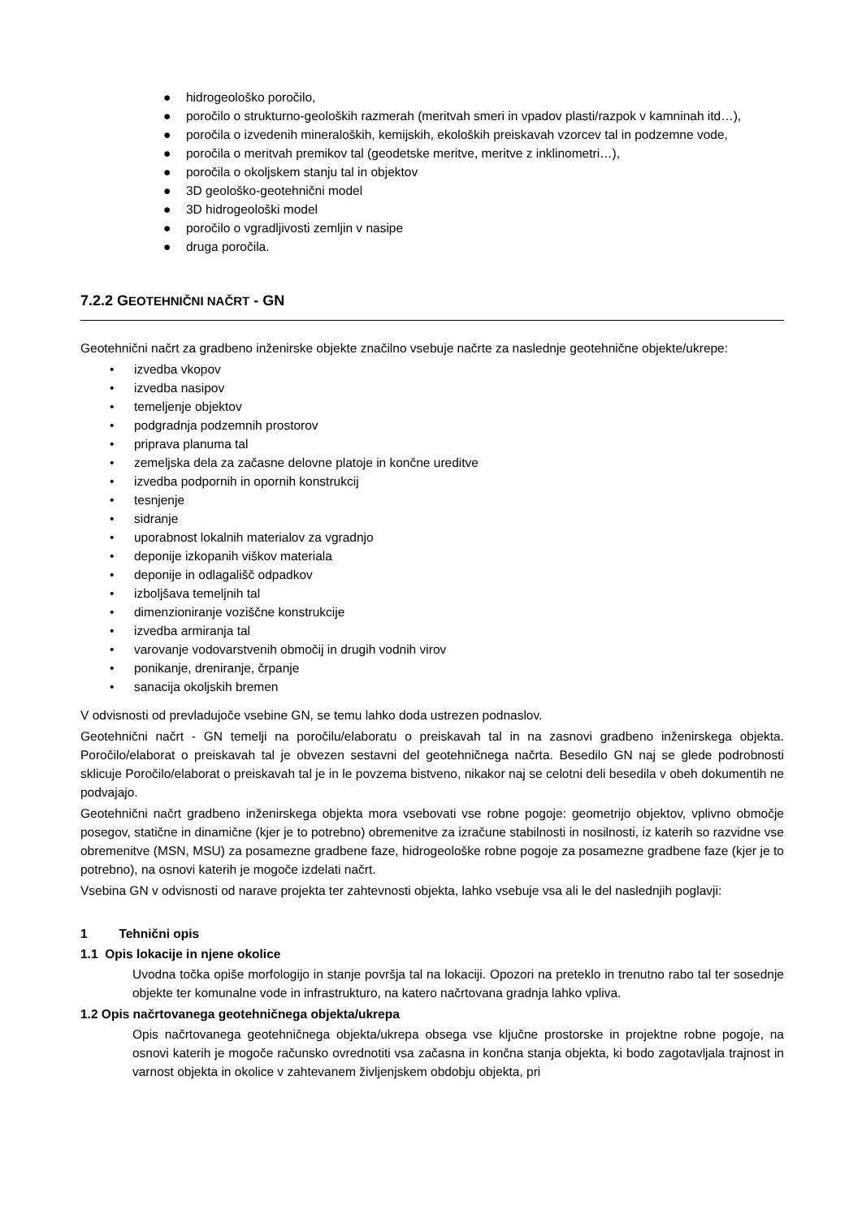● hidrogeološko poročilo,
● poročilo o strukturno-geoloških razmerah (meritvah smeri in vpadov plasti/razpok v kamninah itd…),
● poročila o izvedenih mineraloških, kemijskih, ekoloških preiskavah vzorcev tal in podzemne vode,
● poročila o meritvah premikov tal (geodetske meritve, meritve z inklinometri…),
● poročila o okoljskem stanju tal in objektov
● 3D geološko-geotehnični model
● 3D hidrogeološki model
● poročilo o vgradljivosti zemljin v nasipe
● druga poročila.
7.2.2 GEOTEHNIČNI NAČRT - GN
Geotehnični načrt za gradbeno inženirske objekte značilno vsebuje načrte za naslednje geotehnične objekte/ukrepe:
• izvedba vkopov
• izvedba nasipov
• temeljenje objektov
• podgradnja podzemnih prostorov
• priprava planuma tal
• zemeljska dela za začasne delovne platoje in končne ureditve
• izvedba podpornih in opornih konstrukcij
• tesnjenje
• sidranje
• uporabnost lokalnih materialov za vgradnjo
• deponije izkopanih viškov materiala
• deponije in odlagališč odpadkov
• izboljšava temeljnih tal
• dimenzioniranje voziščne konstrukcije
• izvedba armiranja tal
• varovanje vodovarstvenih območij in drugih vodnih virov
• ponikanje, dreniranje, črpanje
• sanacija okoljskih bremen
V odvisnosti od prevladujoče vsebine GN, se temu lahko doda ustrezen podnaslov.
Geotehnični načrt - GN temelji na poročilu/elaboratu o preiskavah tal in na zasnovi gradbeno inženirskega objekta. Poročilo/elaborat o preiskavah tal je obvezen sestavni del geotehničnega načrta. Besedilo GN naj se glede podrobnosti sklicuje Poročilo/elaborat o preiskavah tal je in le povzema bistveno, nikakor naj se celotni deli besedila v obeh dokumentih ne podvajajo.
Geotehnični načrt gradbeno inženirskega objekta mora vsebovati vse robne pogoje: geometrijo objektov, vplivno območje posegov, statične in dinamične (kjer je to potrebno) obremenitve za izračune stabilnosti in nosilnosti, iz katerih so razvidne vse obremenitve (MSN, MSU) za posamezne gradbene faze, hidrogeološke robne pogoje za posamezne gradbene faze (kjer je to potrebno), na osnovi katerih je mogoče izdelati načrt.
Vsebina GN v odvisnosti od narave projekta ter zahtevnosti objekta, lahko vsebuje vsa ali le del naslednjih poglavji:
1 Tehnični opis
1.1 Opis lokacije in njene okolice
Uvodna točka opiše morfologijo in stanje površja tal na lokaciji. Opozori na preteklo in trenutno rabo tal ter sosednje objekte ter komunalne vode in infrastrukturo, na katero načrtovana gradnja lahko vpliva.
1.2 Opis načrtovanega geotehničnega objekta/ukrepa
Opis načrtovanega geotehničnega objekta/ukrepa obsega vse ključne prostorske in projektne robne pogoje, na osnovi katerih je mogoče računsko ovrednotiti vsa začasna in končna stanja objekta, ki bodo zagotavljala trajnost in varnost objekta in okolice v zahtevanem življenjskem obdobju objekta, pri